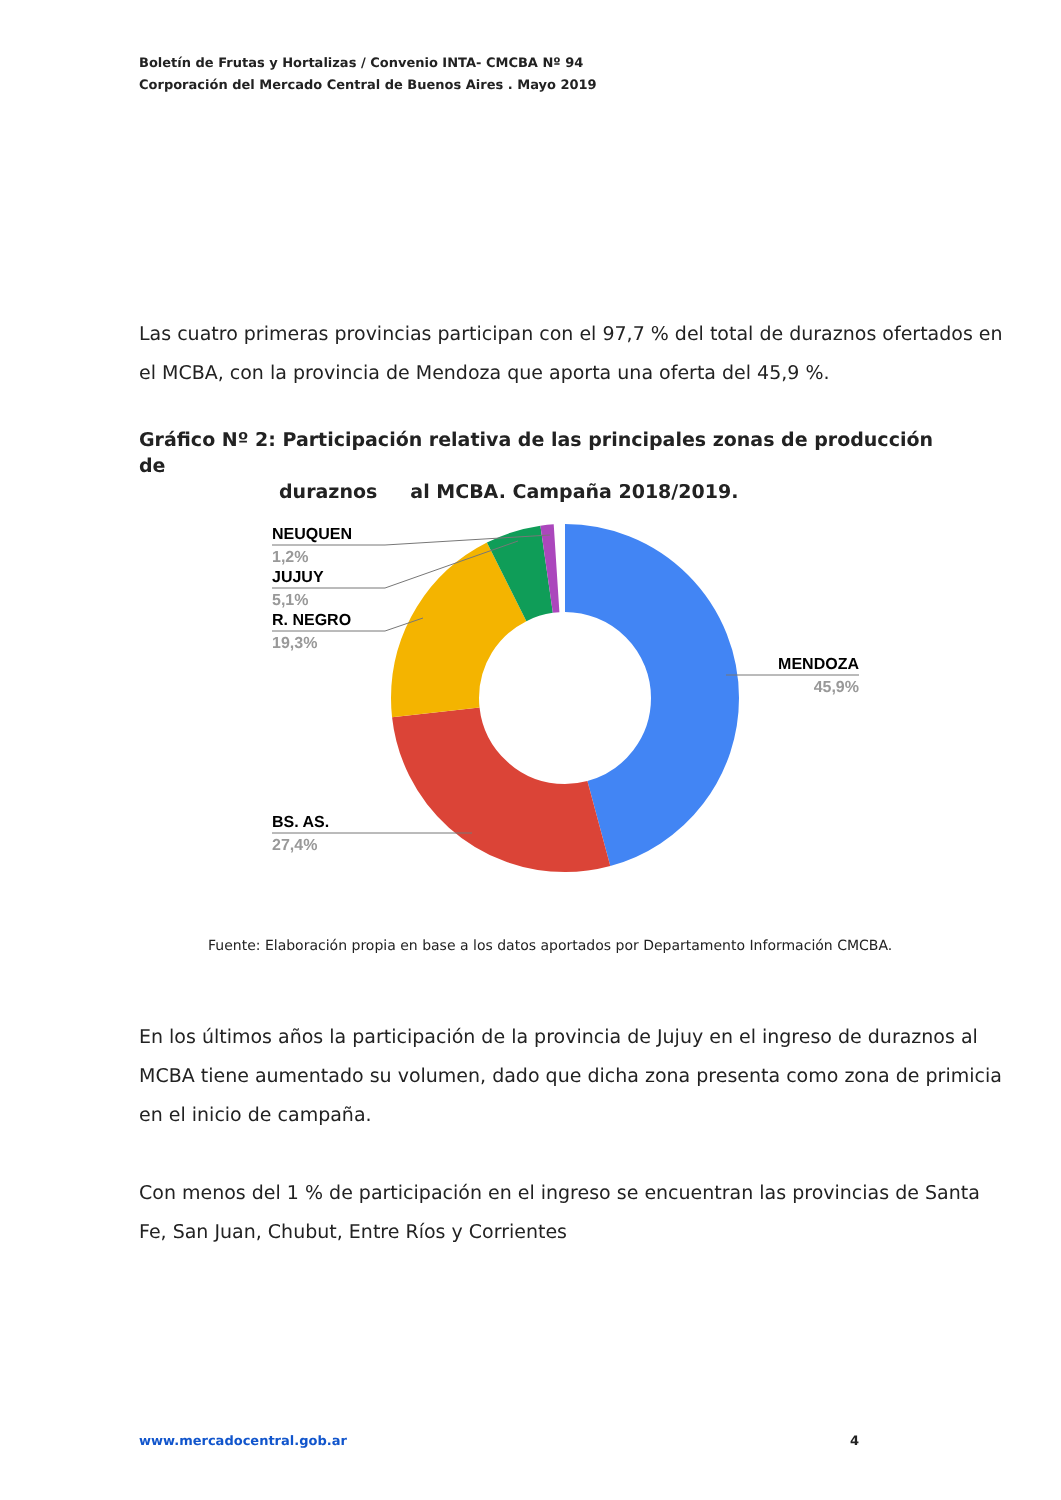Boletín de Frutas y Hortalizas / Convenio INTA- CMCBA Nº 94
Corporación del Mercado Central de Buenos Aires . Mayo 2019
Las cuatro primeras provincias participan con el 97,7 % del total de duraznos ofertados en el MCBA, con la provincia de Mendoza que aporta una oferta del 45,9 %.
Gráfico Nº 2: Participación relativa de las principales zonas de producción de
duraznos al MCBA. Campaña 2018/2019.
NEUQUEN
1,2%
JUJUY
5,1%
R. NEGRO
19,3%
BS. AS.
27,4%
MENDOZA
45,9%
Fuente: Elaboración propia en base a los datos aportados por Departamento Información CMCBA.
En los últimos años la participación de la provincia de Jujuy en el ingreso de duraznos al MCBA tiene aumentado su volumen, dado que dicha zona presenta como zona de primicia en el inicio de campaña.
Con menos del 1 % de participación en el ingreso se encuentran las provincias de Santa Fe, San Juan, Chubut, Entre Ríos y Corrientes
www.mercadocentral.gob.ar 4